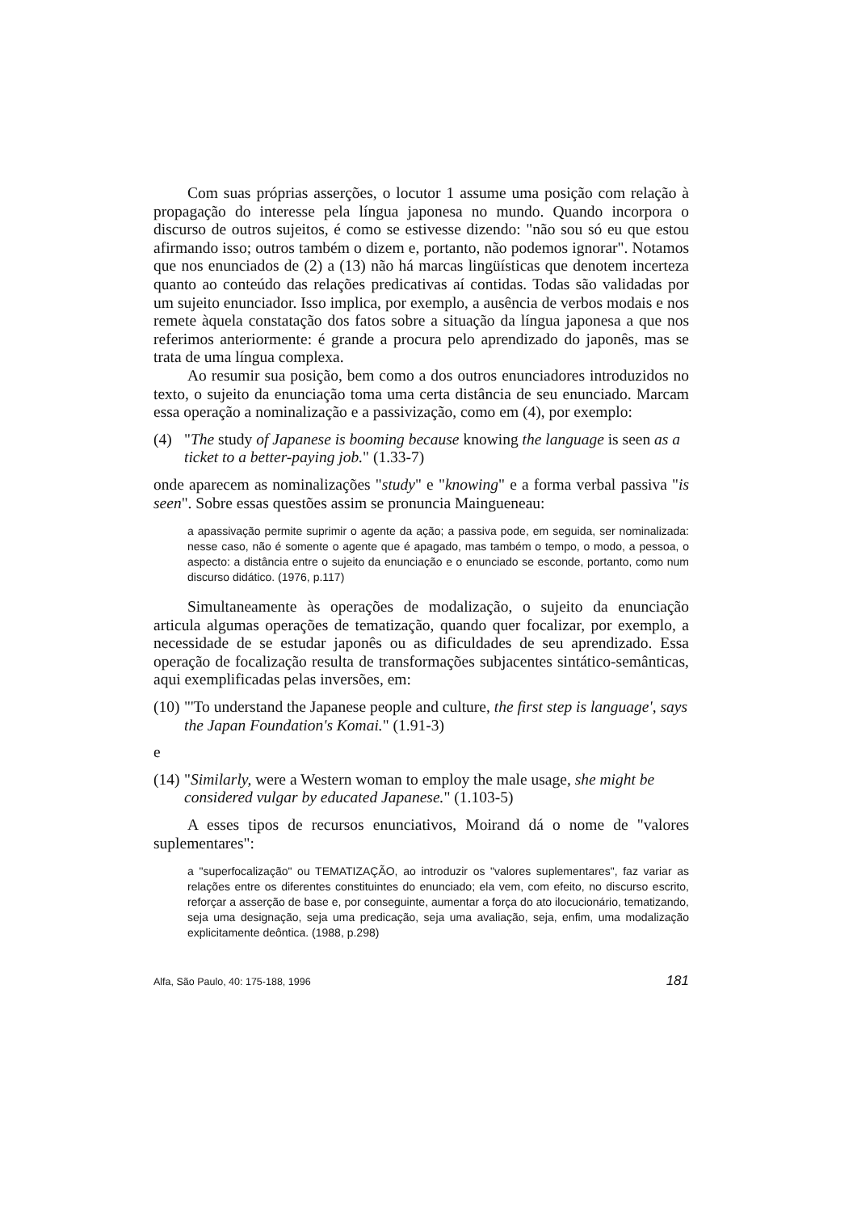Com suas próprias asserções, o locutor 1 assume uma posição com relação à propagação do interesse pela língua japonesa no mundo. Quando incorpora o discurso de outros sujeitos, é como se estivesse dizendo: "não sou só eu que estou afirmando isso; outros também o dizem e, portanto, não podemos ignorar". Notamos que nos enunciados de (2) a (13) não há marcas lingüísticas que denotem incerteza quanto ao conteúdo das relações predicativas aí contidas. Todas são validadas por um sujeito enunciador. Isso implica, por exemplo, a ausência de verbos modais e nos remete àquela constatação dos fatos sobre a situação da língua japonesa a que nos referimos anteriormente: é grande a procura pelo aprendizado do japonês, mas se trata de uma língua complexa.
Ao resumir sua posição, bem como a dos outros enunciadores introduzidos no texto, o sujeito da enunciação toma uma certa distância de seu enunciado. Marcam essa operação a nominalização e a passivização, como em (4), por exemplo:
(4) "The study of Japanese is booming because knowing the language is seen as a ticket to a better-paying job." (1.33-7)
onde aparecem as nominalizações "study" e "knowing" e a forma verbal passiva "is seen". Sobre essas questões assim se pronuncia Maingueneau:
a apassivação permite suprimir o agente da ação; a passiva pode, em seguida, ser nominalizada: nesse caso, não é somente o agente que é apagado, mas também o tempo, o modo, a pessoa, o aspecto: a distância entre o sujeito da enunciação e o enunciado se esconde, portanto, como num discurso didático. (1976, p.117)
Simultaneamente às operações de modalização, o sujeito da enunciação articula algumas operações de tematização, quando quer focalizar, por exemplo, a necessidade de se estudar japonês ou as dificuldades de seu aprendizado. Essa operação de focalização resulta de transformações subjacentes sintático-semânticas, aqui exemplificadas pelas inversões, em:
(10) "'To understand the Japanese people and culture, the first step is language', says the Japan Foundation's Komai." (1.91-3)
e
(14) "Similarly, were a Western woman to employ the male usage, she might be considered vulgar by educated Japanese." (1.103-5)
A esses tipos de recursos enunciativos, Moirand dá o nome de "valores suplementares":
a "superfocalização" ou TEMATIZAÇÃO, ao introduzir os "valores suplementares", faz variar as relações entre os diferentes constituintes do enunciado; ela vem, com efeito, no discurso escrito, reforçar a asserção de base e, por conseguinte, aumentar a força do ato ilocucionário, tematizando, seja uma designação, seja uma predicação, seja uma avaliação, seja, enfim, uma modalização explicitamente deôntica. (1988, p.298)
Alfa, São Paulo, 40: 175-188, 1996 181